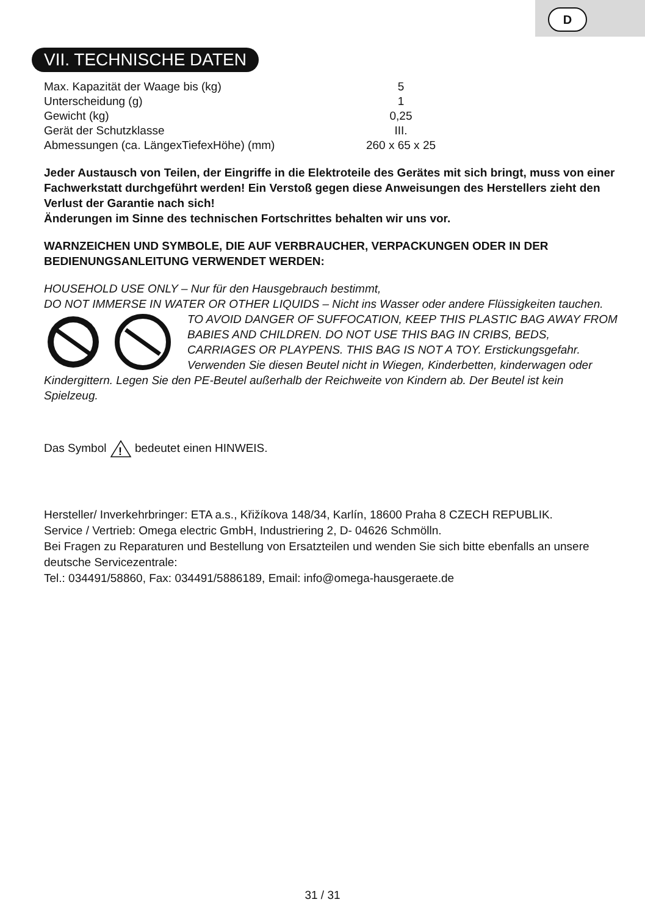D
VII. TECHNISCHE DATEN
| Max. Kapazität der Waage bis (kg) | 5 |
| Unterscheidung (g) | 1 |
| Gewicht (kg) | 0,25 |
| Gerät der Schutzklasse | III. |
| Abmessungen (ca. LängexTiefexHöhe) (mm) | 260 x 65 x 25 |
Jeder Austausch von Teilen, der Eingriffe in die Elektroteile des Gerätes mit sich bringt, muss von einer Fachwerkstatt durchgeführt werden! Ein Verstoß gegen diese Anweisungen des Herstellers zieht den Verlust der Garantie nach sich!
Änderungen im Sinne des technischen Fortschrittes behalten wir uns vor.
WARNZEICHEN UND SYMBOLE, DIE AUF VERBRAUCHER, VERPACKUNGEN ODER IN DER BEDIENUNGSANLEITUNG VERWENDET WERDEN:
HOUSEHOLD USE ONLY – Nur für den Hausgebrauch bestimmt,
DO NOT IMMERSE IN WATER OR OTHER LIQUIDS – Nicht ins Wasser oder andere Flüssigkeiten tauchen.
TO AVOID DANGER OF SUFFOCATION, KEEP THIS PLASTIC BAG AWAY FROM BABIES AND CHILDREN. DO NOT USE THIS BAG IN CRIBS, BEDS, CARRIAGES OR PLAYPENS. THIS BAG IS NOT A TOY. Erstickungsgefahr. Verwenden Sie diesen Beutel nicht in Wiegen, Kinderbetten, kinderwagen oder Kindergittern. Legen Sie den PE-Beutel außerhalb der Reichweite von Kindern ab. Der Beutel ist kein Spielzeug.
Das Symbol
!
bedeutet einen HINWEIS.
Hersteller/ Inverkehrbringer: ETA a.s., Křižíkova 148/34, Karlín, 18600 Praha 8 CZECH REPUBLIK.
Service / Vertrieb: Omega electric GmbH, Industriering 2, D- 04626 Schmölln.
Bei Fragen zu Reparaturen und Bestellung von Ersatzteilen und wenden Sie sich bitte ebenfalls an unsere deutsche Servicezentrale:
Tel.: 034491/58860, Fax: 034491/5886189, Email: info@omega-hausgeraete.de
31 / 31